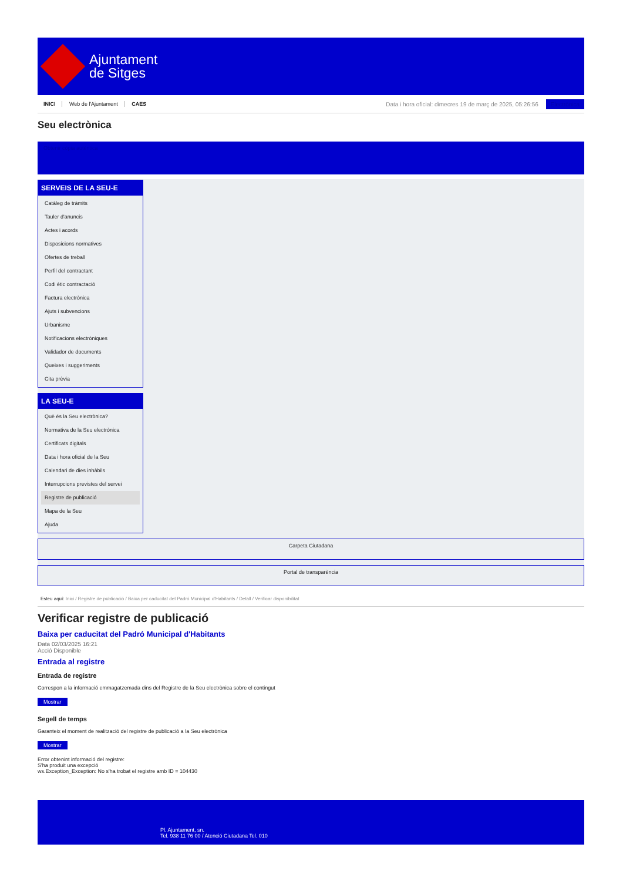Ajuntament
de Sitges
INICI Web de l'Ajuntament CAES
Data i hora oficial: dimecres 19 de març de 2025, 05:26:56 Electrònica
Seu electrònica
Obtenir còpia autèntica
SERVEIS DE LA SEU-E
Catàleg de tràmits
Tauler d'anuncis
Actes i acords
Disposicions normatives
Ofertes de treball
Perfil del contractant
Codi ètic contractació
Factura electrònica
Ajuts i subvencions
Urbanisme
Notificacions electròniques
Validador de documents
Queixes i suggeriments
Cita prèvia
LA SEU-E
Què és la Seu electrònica?
Normativa de la Seu electrònica
Certificats digitals
Data i hora oficial de la Seu
Calendari de dies inhàbils
Interrupcions previstes del servei
Registre de publicació
Mapa de la Seu
Ajuda
Carpeta Ciutadana
Portal de transparència
Esteu aquí: Inici / Registre de publicació / Baixa per caducitat del Padró Municipal d'Habitants / Detall / Verificar disponibilitat
Verificar registre de publicació
Baixa per caducitat del Padró Municipal d'Habitants
Data 02/03/2025 16:21
Acció Disponible
Entrada al registre
Entrada de registre
Correspon a la informació emmagatzemada dins del Registre de la Seu electrònica sobre el contingut
Mostrar
Segell de temps
Garanteix el moment de realització del registre de publicació a la Seu electrònica
Mostrar
Error obtenint informació del registre:
S'ha produit una excepció
ws.Exception_Exception: No s'ha trobat el registre amb ID = 104430
Pl. Ajuntament, sn.
Tel. 938 11 76 00 / Atenció Ciutadana Tel. 010